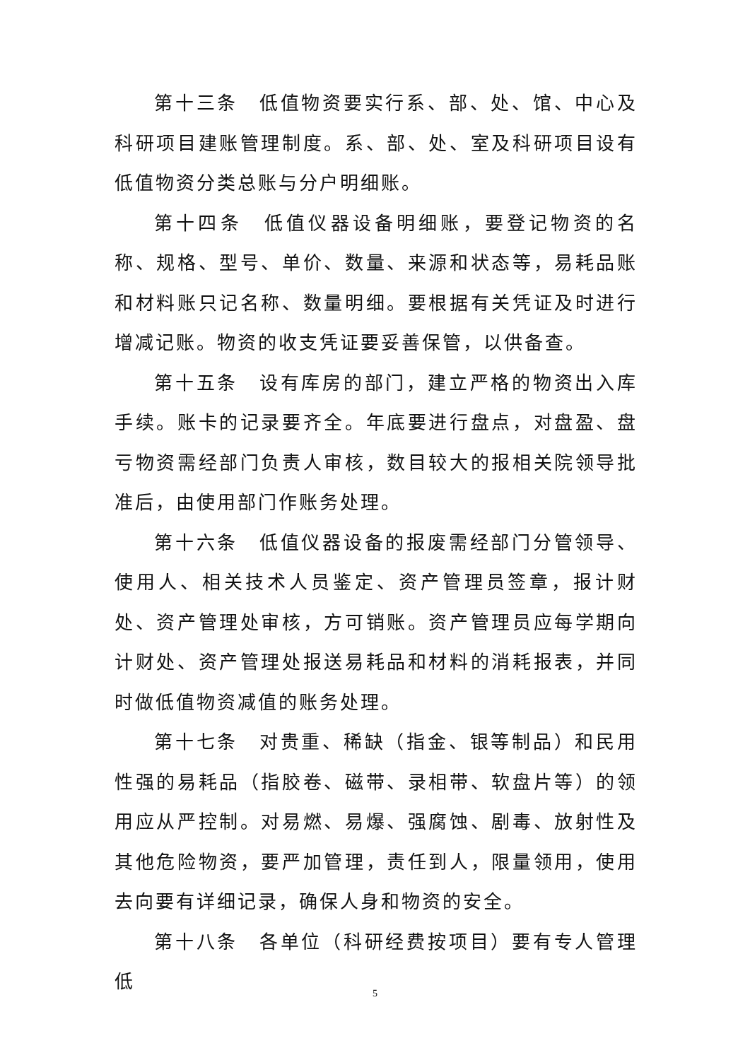第十三条　低值物资要实行系、部、处、馆、中心及科研项目建账管理制度。系、部、处、室及科研项目设有低值物资分类总账与分户明细账。
第十四条　低值仪器设备明细账，要登记物资的名称、规格、型号、单价、数量、来源和状态等，易耗品账和材料账只记名称、数量明细。要根据有关凭证及时进行增减记账。物资的收支凭证要妥善保管，以供备查。
第十五条　设有库房的部门，建立严格的物资出入库手续。账卡的记录要齐全。年底要进行盘点，对盘盈、盘亏物资需经部门负责人审核，数目较大的报相关院领导批准后，由使用部门作账务处理。
第十六条　低值仪器设备的报废需经部门分管领导、使用人、相关技术人员鉴定、资产管理员签章，报计财处、资产管理处审核，方可销账。资产管理员应每学期向计财处、资产管理处报送易耗品和材料的消耗报表，并同时做低值物资减值的账务处理。
第十七条　对贵重、稀缺（指金、银等制品）和民用性强的易耗品（指胶卷、磁带、录相带、软盘片等）的领用应从严控制。对易燃、易爆、强腐蚀、剧毒、放射性及其他危险物资，要严加管理，责任到人，限量领用，使用去向要有详细记录，确保人身和物资的安全。
第十八条　各单位（科研经费按项目）要有专人管理低
5